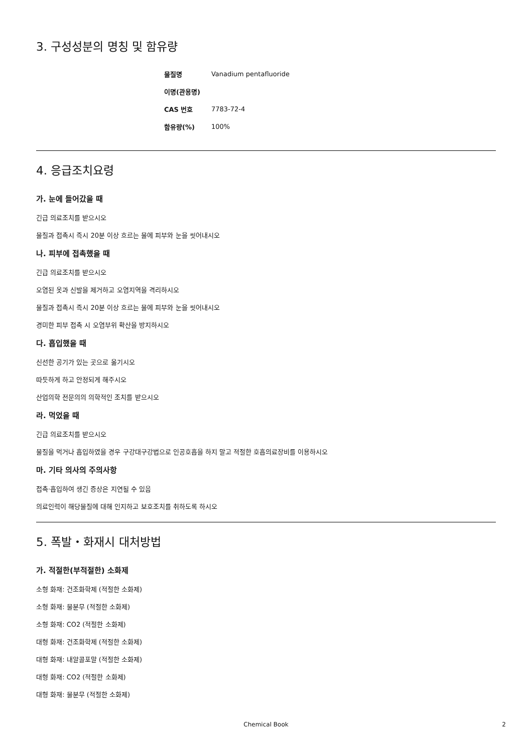3. 구성성분의 명칭 및 함유량
| 물질명 | Vanadium pentafluoride |
| 이명(관용명) | |
| CAS 번호 | 7783-72-4 |
| 함유량(%) | 100% |
4. 응급조치요령
가. 눈에 들어갔을 때
긴급 의료조치를 받으시오
물질과 접촉시 즉시 20분 이상 흐르는 물에 피부와 눈을 씻어내시오
나. 피부에 접촉했을 때
긴급 의료조치를 받으시오
오염된 옷과 신발을 제거하고 오염지역을 격리하시오
물질과 접촉시 즉시 20분 이상 흐르는 물에 피부와 눈을 씻어내시오
경미한 피부 접촉 시 오염부위 확산을 방지하시오
다. 흡입했을 때
신선한 공기가 있는 곳으로 옮기시오
따듯하게 하고 안정되게 해주시오
산업의학 전문의의 의학적인 조치를 받으시오
라. 먹었을 때
긴급 의료조치를 받으시오
물질을 먹거나 흡입하였을 경우 구강대구강법으로 인공호흡을 하지 말고 적절한 호흡의료장비를 이용하시오
마. 기타 의사의 주의사항
접촉·흡입하여 생긴 증상은 지연될 수 있음
의료인력이 해당물질에 대해 인지하고 보호조치를 취하도록 하시오
5. 폭발・화재시 대처방법
가. 적절한(부적절한) 소화제
소형 화재: 건조화학제 (적절한 소화제)
소형 화재: 물분무 (적절한 소화제)
소형 화재: CO2 (적절한 소화제)
대형 화재: 건조화학제 (적절한 소화제)
대형 화재: 내알콜포말 (적절한 소화제)
대형 화재: CO2 (적절한 소화제)
대형 화재: 물분무 (적절한 소화제)
Chemical Book 2